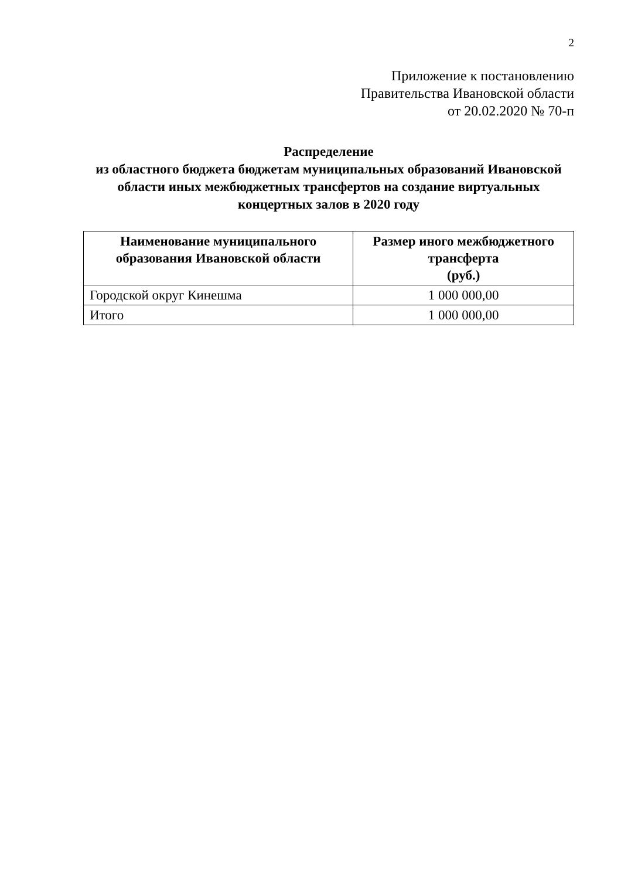2
Приложение к постановлению
Правительства Ивановской области
от 20.02.2020 № 70-п
Распределение
из областного бюджета бюджетам муниципальных образований Ивановской области иных межбюджетных трансфертов на создание виртуальных концертных залов в 2020 году
| Наименование муниципального образования Ивановской области | Размер иного межбюджетного трансферта (руб.) |
| --- | --- |
| Городской округ Кинешма | 1 000 000,00 |
| Итого | 1 000 000,00 |